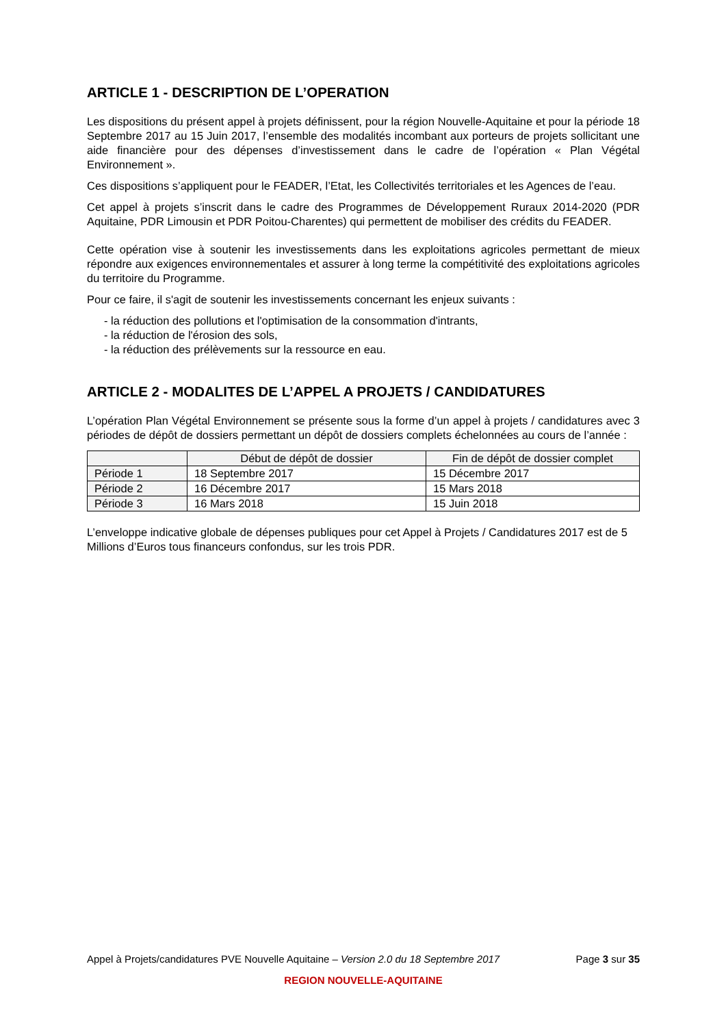ARTICLE 1 - DESCRIPTION DE L’OPERATION
Les dispositions du présent appel à projets définissent, pour la région Nouvelle-Aquitaine et pour la période 18 Septembre 2017 au 15 Juin 2017, l’ensemble des modalités incombant aux porteurs de projets sollicitant une aide financière pour des dépenses d’investissement dans le cadre de l’opération « Plan Végétal Environnement ».
Ces dispositions s’appliquent pour le FEADER, l’Etat, les Collectivités territoriales et les Agences de l’eau.
Cet appel à projets s’inscrit dans le cadre des Programmes de Développement Ruraux 2014-2020 (PDR Aquitaine, PDR Limousin et PDR Poitou-Charentes) qui permettent de mobiliser des crédits du FEADER.
Cette opération vise à soutenir les investissements dans les exploitations agricoles permettant de mieux répondre aux exigences environnementales et assurer à long terme la compétitivité des exploitations agricoles du territoire du Programme.
Pour ce faire, il s'agit de soutenir les investissements concernant les enjeux suivants :
- la réduction des pollutions et l'optimisation de la consommation d'intrants,
- la réduction de l'érosion des sols,
- la réduction des prélèvements sur la ressource en eau.
ARTICLE 2 - MODALITES DE L’APPEL A PROJETS / CANDIDATURES
L’opération Plan Végétal Environnement se présente sous la forme d’un appel à projets / candidatures avec 3 périodes de dépôt de dossiers permettant un dépôt de dossiers complets échelonnées au cours de l’année :
| | Début de dépôt de dossier | Fin de dépôt de dossier complet |
| --- | --- | --- |
| Période 1 | 18 Septembre 2017 | 15 Décembre 2017 |
| Période 2 | 16 Décembre 2017 | 15 Mars 2018 |
| Période 3 | 16 Mars 2018 | 15 Juin 2018 |
L’enveloppe indicative globale de dépenses publiques pour cet Appel à Projets / Candidatures 2017 est de 5 Millions d’Euros tous financeurs confondus, sur les trois PDR.
Appel à Projets/candidatures PVE Nouvelle Aquitaine – Version 2.0 du 18 Septembre 2017 Page 3 sur 35
REGION NOUVELLE-AQUITAINE